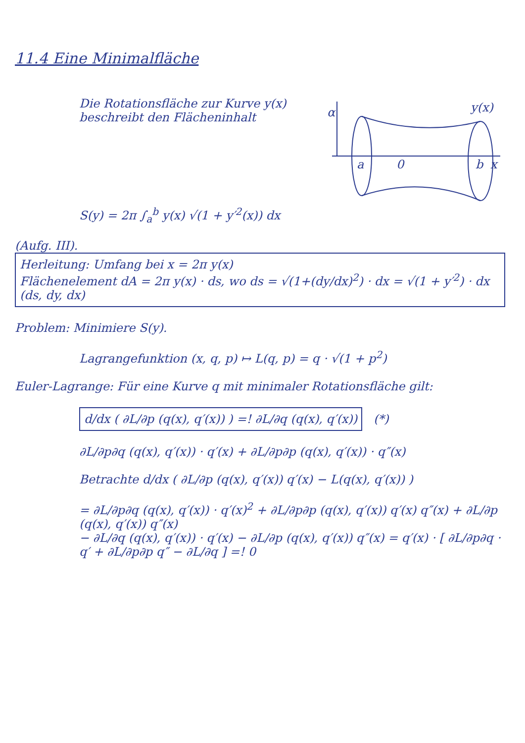11.4 Eine Minimalfläche
α
y(x)
a
0
b
x
Die Rotationsfläche zur Kurve y(x) beschreibt den Flächeninhalt
S(y) = 2π ∫<sub>a</sub><sup>b</sup> y(x) √(1 + y′<sup>2</sup>(x)) dx
(Aufg. III). Herleitung: Umfang bei x = 2π y(x)
Flächenelement dA = 2π y(x) · ds, wo ds = √(1+(dy/dx)<sup>2</sup>) · dx = √(1 + y′<sup>2</sup>) · dx (ds, dy, dx)
Problem: Minimiere S(y).
Lagrangefunktion (x, q, p) ↦ L(q, p) = q · √(1 + p<sup>2</sup>)
Euler-Lagrange: Für eine Kurve q mit minimaler Rotationsfläche gilt:
d/dx ( ∂L/∂p (q(x), q′(x)) ) =! ∂L/∂q (q(x), q′(x)) (*)
∂L/∂p∂q (q(x), q′(x)) · q′(x) + ∂L/∂p∂p (q(x), q′(x)) · q″(x)
Betrachte d/dx ( ∂L/∂p (q(x), q′(x)) q′(x) − L(q(x), q′(x)) )
= ∂L/∂p∂q (q(x), q′(x)) · q′(x)<sup>2</sup> + ∂L/∂p∂p (q(x), q′(x)) q′(x) q″(x) + ∂L/∂p (q(x), q′(x)) q″(x)
− ∂L/∂q (q(x), q′(x)) · q′(x) − ∂L/∂p (q(x), q′(x)) q″(x) = q′(x) · [ ∂L/∂p∂q · q′ + ∂L/∂p∂p q″ − ∂L/∂q ] =! 0